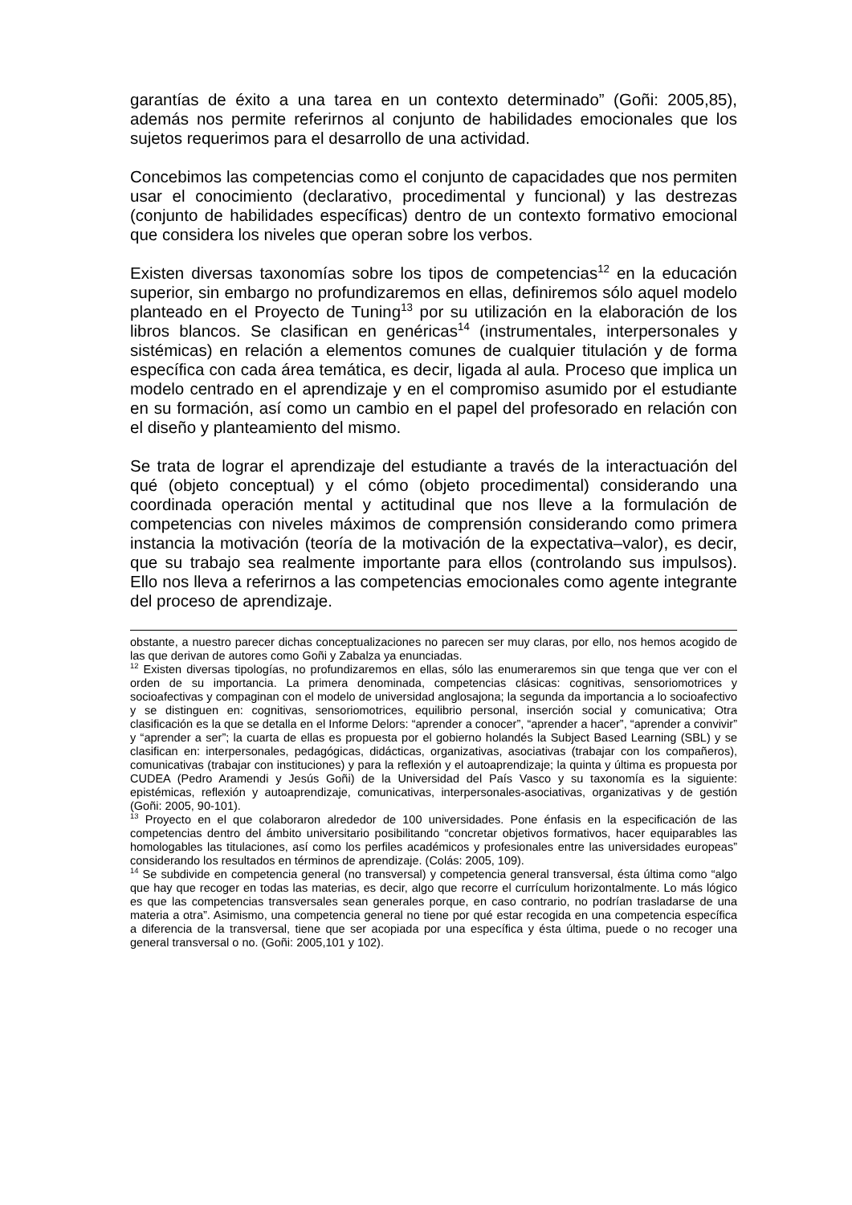garantías de éxito a una tarea en un contexto determinado” (Goñi: 2005,85), además nos permite referirnos al conjunto de habilidades emocionales que los sujetos requerimos para el desarrollo de una actividad.
Concebimos las competencias como el conjunto de capacidades que nos permiten usar el conocimiento (declarativo, procedimental y funcional) y las destrezas (conjunto de habilidades específicas) dentro de un contexto formativo emocional que considera los niveles que operan sobre los verbos.
Existen diversas taxonomías sobre los tipos de competencias<sup>12</sup> en la educación superior, sin embargo no profundizaremos en ellas, definiremos sólo aquel modelo planteado en el Proyecto de Tuning<sup>13</sup> por su utilización en la elaboración de los libros blancos. Se clasifican en genéricas<sup>14</sup> (instrumentales, interpersonales y sistémicas) en relación a elementos comunes de cualquier titulación y de forma específica con cada área temática, es decir, ligada al aula. Proceso que implica un modelo centrado en el aprendizaje y en el compromiso asumido por el estudiante en su formación, así como un cambio en el papel del profesorado en relación con el diseño y planteamiento del mismo.
Se trata de lograr el aprendizaje del estudiante a través de la interactuación del qué (objeto conceptual) y el cómo (objeto procedimental) considerando una coordinada operación mental y actitudinal que nos lleve a la formulación de competencias con niveles máximos de comprensión considerando como primera instancia la motivación (teoría de la motivación de la expectativa–valor), es decir, que su trabajo sea realmente importante para ellos (controlando sus impulsos). Ello nos lleva a referirnos a las competencias emocionales como agente integrante del proceso de aprendizaje.
obstante, a nuestro parecer dichas conceptualizaciones no parecen ser muy claras, por ello, nos hemos acogido de las que derivan de autores como Goñi y Zabalza ya enunciadas.
<sup>12</sup> Existen diversas tipologías, no profundizaremos en ellas, sólo las enumeraremos sin que tenga que ver con el orden de su importancia. La primera denominada, competencias clásicas: cognitivas, sensoriomotrices y socioafectivas y compaginan con el modelo de universidad anglosajona; la segunda da importancia a lo socioafectivo y se distinguen en: cognitivas, sensoriomotrices, equilibrio personal, inserción social y comunicativa; Otra clasificación es la que se detalla en el Informe Delors: “aprender a conocer”, “aprender a hacer”, “aprender a convivir” y “aprender a ser”; la cuarta de ellas es propuesta por el gobierno holandés la Subject Based Learning (SBL) y se clasifican en: interpersonales, pedagógicas, didácticas, organizativas, asociativas (trabajar con los compañeros), comunicativas (trabajar con instituciones) y para la reflexión y el autoaprendizaje; la quinta y última es propuesta por CUDEA (Pedro Aramendi y Jesús Goñi) de la Universidad del País Vasco y su taxonomía es la siguiente: epistémicas, reflexión y autoaprendizaje, comunicativas, interpersonales-asociativas, organizativas y de gestión (Goñi: 2005, 90-101).
<sup>13</sup> Proyecto en el que colaboraron alrededor de 100 universidades. Pone énfasis en la especificación de las competencias dentro del ámbito universitario posibilitando “concretar objetivos formativos, hacer equiparables las homologables las titulaciones, así como los perfiles académicos y profesionales entre las universidades europeas” considerando los resultados en términos de aprendizaje. (Colás: 2005, 109).
<sup>14</sup> Se subdivide en competencia general (no transversal) y competencia general transversal, ésta última como “algo que hay que recoger en todas las materias, es decir, algo que recorre el currículum horizontalmente. Lo más lógico es que las competencias transversales sean generales porque, en caso contrario, no podrían trasladarse de una materia a otra”. Asimismo, una competencia general no tiene por qué estar recogida en una competencia específica a diferencia de la transversal, tiene que ser acopiada por una específica y ésta última, puede o no recoger una general transversal o no. (Goñi: 2005,101 y 102).